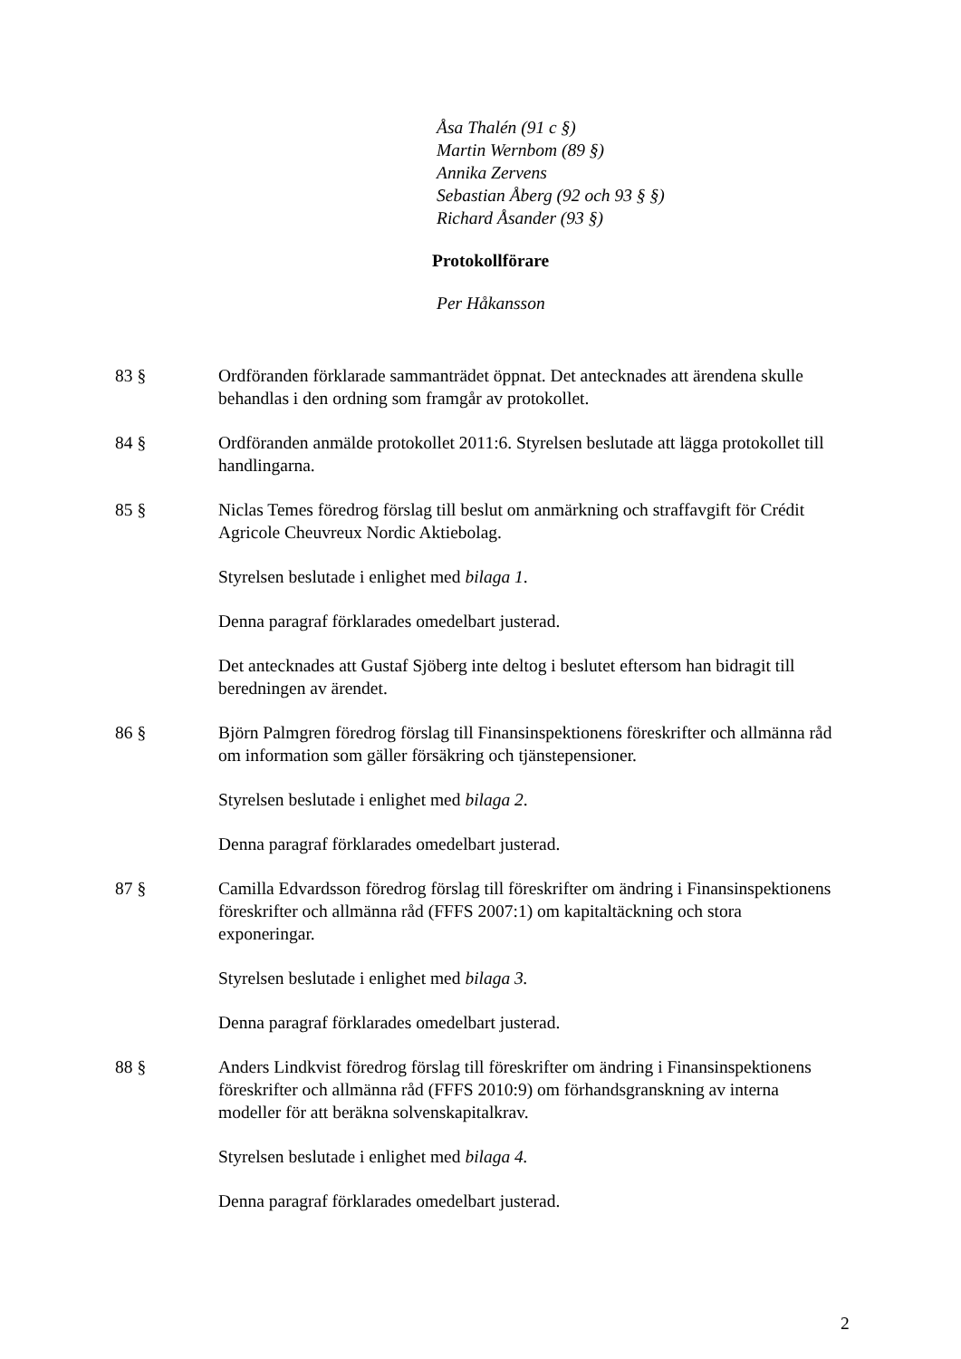Åsa Thalén (91 c §)
Martin Wernbom (89 §)
Annika Zervens
Sebastian Åberg (92 och 93 § §)
Richard Åsander (93 §)
Protokollförare
Per Håkansson
83 § Ordföranden förklarade sammanträdet öppnat. Det antecknades att ärendena skulle behandlas i den ordning som framgår av protokollet.
84 § Ordföranden anmälde protokollet 2011:6. Styrelsen beslutade att lägga protokollet till handlingarna.
85 § Niclas Temes föredrog förslag till beslut om anmärkning och straffavgift för Crédit Agricole Cheuvreux Nordic Aktiebolag.
Styrelsen beslutade i enlighet med bilaga 1.
Denna paragraf förklarades omedelbart justerad.
Det antecknades att Gustaf Sjöberg inte deltog i beslutet eftersom han bidragit till beredningen av ärendet.
86 § Björn Palmgren föredrog förslag till Finansinspektionens föreskrifter och allmänna råd om information som gäller försäkring och tjänstepensioner.
Styrelsen beslutade i enlighet med bilaga 2.
Denna paragraf förklarades omedelbart justerad.
87 § Camilla Edvardsson föredrog förslag till föreskrifter om ändring i Finansinspektionens föreskrifter och allmänna råd (FFFS 2007:1) om kapitaltäckning och stora exponeringar.
Styrelsen beslutade i enlighet med bilaga 3.
Denna paragraf förklarades omedelbart justerad.
88 § Anders Lindkvist föredrog förslag till föreskrifter om ändring i Finansinspektionens föreskrifter och allmänna råd (FFFS 2010:9) om förhandsgranskning av interna modeller för att beräkna solvenskapitalkrav.
Styrelsen beslutade i enlighet med bilaga 4.
Denna paragraf förklarades omedelbart justerad.
2